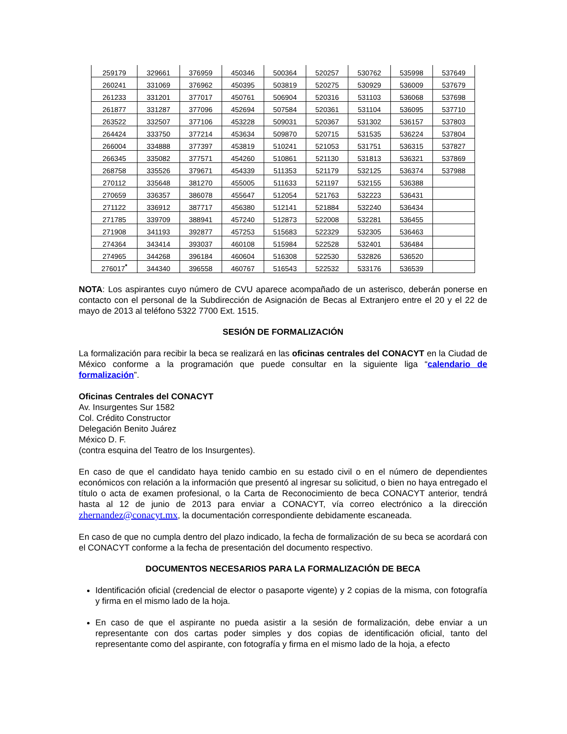| 259179 | 329661 | 376959 | 450346 | 500364 | 520257 | 530762 | 535998 | 537649 |
| 260241 | 331069 | 376962 | 450395 | 503819 | 520275 | 530929 | 536009 | 537679 |
| 261233 | 331201 | 377017 | 450761 | 506904 | 520316 | 531103 | 536068 | 537698 |
| 261877 | 331287 | 377096 | 452694 | 507584 | 520361 | 531104 | 536095 | 537710 |
| 263522 | 332507 | 377106 | 453228 | 509031 | 520367 | 531302 | 536157 | 537803 |
| 264424 | 333750 | 377214 | 453634 | 509870 | 520715 | 531535 | 536224 | 537804 |
| 266004 | 334888 | 377397 | 453819 | 510241 | 521053 | 531751 | 536315 | 537827 |
| 266345 | 335082 | 377571 | 454260 | 510861 | 521130 | 531813 | 536321 | 537869 |
| 268758 | 335526 | 379671 | 454339 | 511353 | 521179 | 532125 | 536374 | 537988 |
| 270112 | 335648 | 381270 | 455005 | 511633 | 521197 | 532155 | 536388 | |
| 270659 | 336357 | 386078 | 455647 | 512054 | 521763 | 532223 | 536431 | |
| 271122 | 336912 | 387717 | 456380 | 512141 | 521884 | 532240 | 536434 | |
| 271785 | 339709 | 388941 | 457240 | 512873 | 522008 | 532281 | 536455 | |
| 271908 | 341193 | 392877 | 457253 | 515683 | 522329 | 532305 | 536463 | |
| 274364 | 343414 | 393037 | 460108 | 515984 | 522528 | 532401 | 536484 | |
| 274965 | 344268 | 396184 | 460604 | 516308 | 522530 | 532826 | 536520 | |
| 276017<sup>*</sup> | 344340 | 396558 | 460767 | 516543 | 522532 | 533176 | 536539 | |
NOTA: Los aspirantes cuyo número de CVU aparece acompañado de un asterisco, deberán ponerse en contacto con el personal de la Subdirección de Asignación de Becas al Extranjero entre el 20 y el 22 de mayo de 2013 al teléfono 5322 7700 Ext. 1515.
SESIÓN DE FORMALIZACIÓN
La formalización para recibir la beca se realizará en las oficinas centrales del CONACYT en la Ciudad de México conforme a la programación que puede consultar en la siguiente liga “calendario de formalización”.
Oficinas Centrales del CONACYT
Av. Insurgentes Sur 1582
Col. Crédito Constructor
Delegación Benito Juárez
México D. F.
(contra esquina del Teatro de los Insurgentes).
En caso de que el candidato haya tenido cambio en su estado civil o en el número de dependientes económicos con relación a la información que presentó al ingresar su solicitud, o bien no haya entregado el título o acta de examen profesional, o la Carta de Reconocimiento de beca CONACYT anterior, tendrá hasta al 12 de junio de 2013 para enviar a CONACYT, vía correo electrónico a la dirección zhernandez@conacyt.mx, la documentación correspondiente debidamente escaneada.
En caso de que no cumpla dentro del plazo indicado, la fecha de formalización de su beca se acordará con el CONACYT conforme a la fecha de presentación del documento respectivo.
DOCUMENTOS NECESARIOS PARA LA FORMALIZACIÓN DE BECA
Identificación oficial (credencial de elector o pasaporte vigente) y 2 copias de la misma, con fotografía y firma en el mismo lado de la hoja.
En caso de que el aspirante no pueda asistir a la sesión de formalización, debe enviar a un representante con dos cartas poder simples y dos copias de identificación oficial, tanto del representante como del aspirante, con fotografía y firma en el mismo lado de la hoja, a efecto